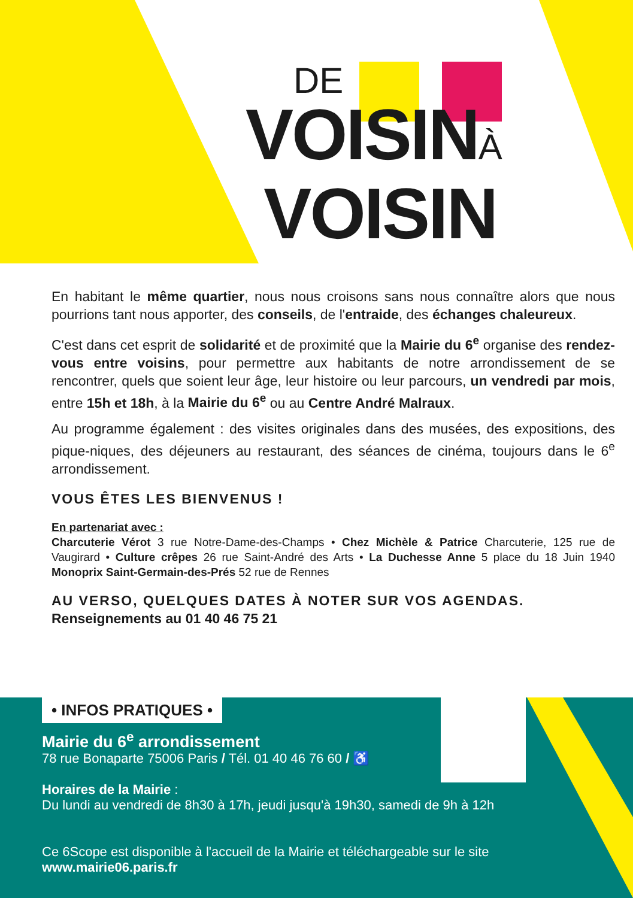DE
VOISINÀ
VOISIN
En habitant le même quartier, nous nous croisons sans nous connaître alors que nous pourrions tant nous apporter, des conseils, de l'entraide, des échanges chaleureux.
C'est dans cet esprit de solidarité et de proximité que la Mairie du 6<sup>e</sup> organise des rendez-vous entre voisins, pour permettre aux habitants de notre arrondissement de se rencontrer, quels que soient leur âge, leur histoire ou leur parcours, un vendredi par mois, entre 15h et 18h, à la Mairie du 6<sup>e</sup> ou au Centre André Malraux.
Au programme également : des visites originales dans des musées, des expositions, des pique-niques, des déjeuners au restaurant, des séances de cinéma, toujours dans le 6<sup>e</sup> arrondissement.
VOUS ÊTES LES BIENVENUS !
En partenariat avec :
Charcuterie Vérot 3 rue Notre-Dame-des-Champs • Chez Michèle & Patrice Charcuterie, 125 rue de Vaugirard • Culture crêpes 26 rue Saint-André des Arts • La Duchesse Anne 5 place du 18 Juin 1940 Monoprix Saint-Germain-des-Prés 52 rue de Rennes
AU VERSO, QUELQUES DATES À NOTER SUR VOS AGENDAS.
Renseignements au 01 40 46 75 21
• INFOS PRATIQUES •
Mairie du 6<sup>e</sup> arrondissement
78 rue Bonaparte 75006 Paris / Tél. 01 40 46 76 60 / ♿
Horaires de la Mairie :
Du lundi au vendredi de 8h30 à 17h, jeudi jusqu'à 19h30, samedi de 9h à 12h
Ce 6Scope est disponible à l'accueil de la Mairie et téléchargeable sur le site www.mairie06.paris.fr